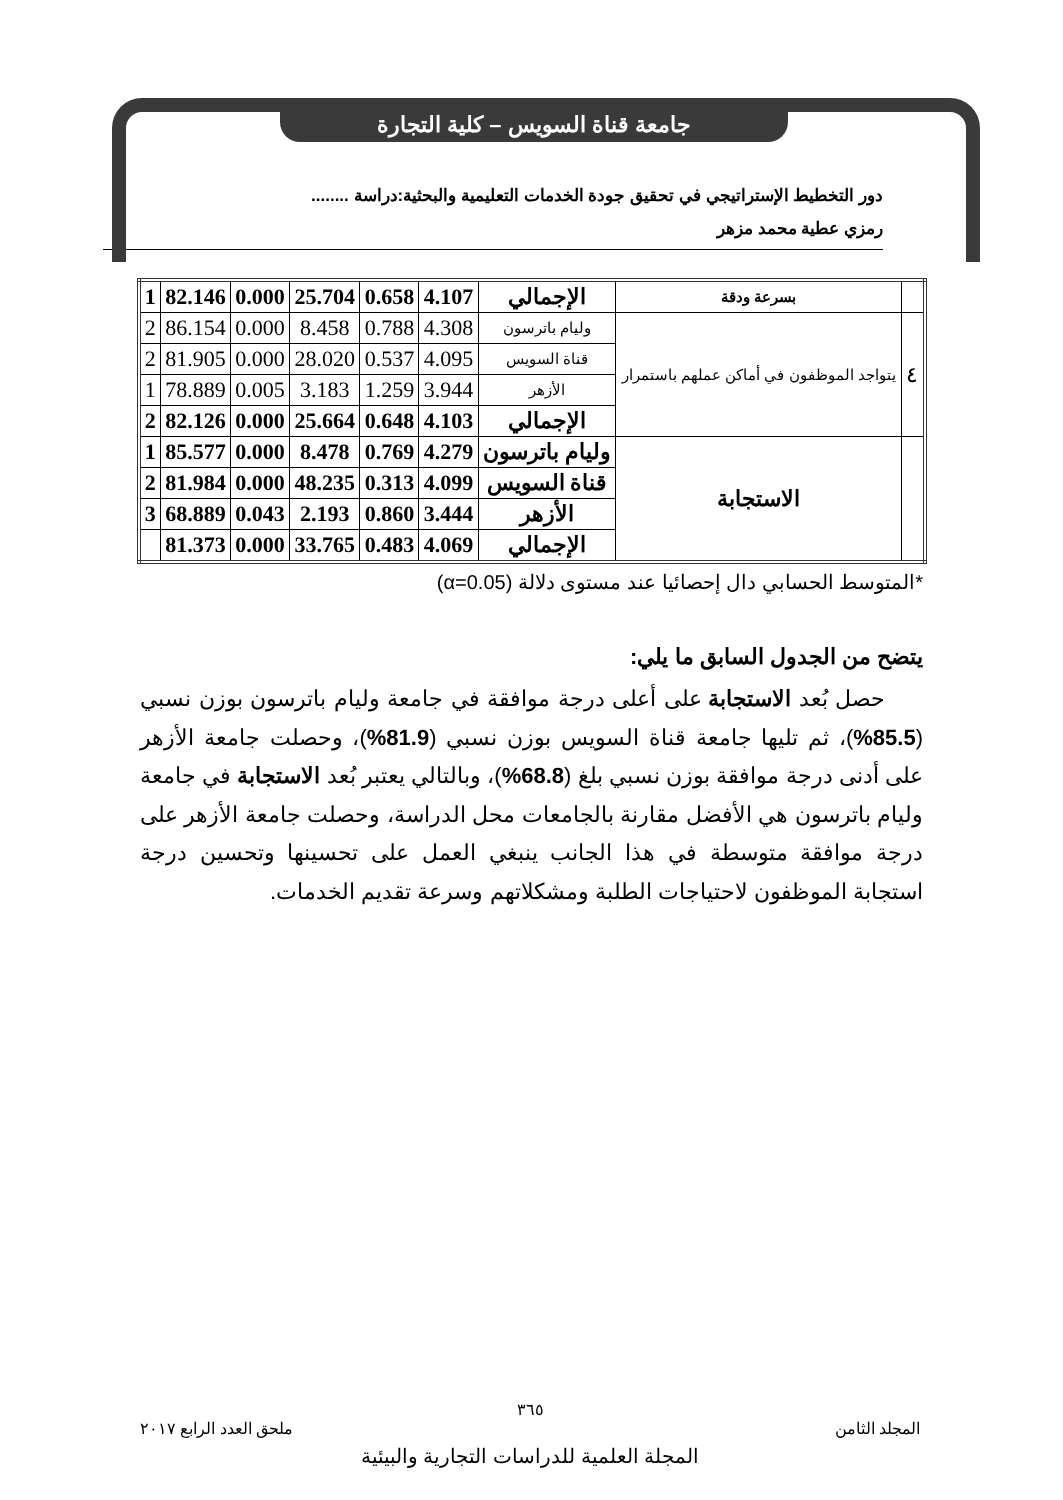جامعة قناة السويس – كلية التجارة
دور التخطيط الإستراتيجي في تحقيق جودة الخدمات التعليمية والبحثية:دراسة ........
رمزي عطية محمد مزهر
| | بسرعة ودقة | الإجمالي | 4.107 | 0.658 | 25.704 | 0.000 | 82.146 | 1 |
| ٤ | يتواجد الموظفون في أماكن عملهم باستمرار | وليام باترسون | 4.308 | 0.788 | 8.458 | 0.000 | 86.154 | 2 |
| | | قناة السويس | 4.095 | 0.537 | 28.020 | 0.000 | 81.905 | 2 |
| | | الأزهر | 3.944 | 1.259 | 3.183 | 0.005 | 78.889 | 1 |
| | | الإجمالي | 4.103 | 0.648 | 25.664 | 0.000 | 82.126 | 2 |
| | الاستجابة | وليام باترسون | 4.279 | 0.769 | 8.478 | 0.000 | 85.577 | 1 |
| | | قناة السويس | 4.099 | 0.313 | 48.235 | 0.000 | 81.984 | 2 |
| | | الأزهر | 3.444 | 0.860 | 2.193 | 0.043 | 68.889 | 3 |
| | | الإجمالي | 4.069 | 0.483 | 33.765 | 0.000 | 81.373 | |
*المتوسط الحسابي دال إحصائيا عند مستوى دلالة (α=0.05)
يتضح من الجدول السابق ما يلي:
حصل بُعد الاستجابة على أعلى درجة موافقة في جامعة وليام باترسون بوزن نسبي (85.5%)، ثم تليها جامعة قناة السويس بوزن نسبي (81.9%)، وحصلت جامعة الأزهر على أدنى درجة موافقة بوزن نسبي بلغ (68.8%)، وبالتالي يعتبر بُعد الاستجابة في جامعة وليام باترسون هي الأفضل مقارنة بالجامعات محل الدراسة، وحصلت جامعة الأزهر على درجة موافقة متوسطة في هذا الجانب ينبغي العمل على تحسينها وتحسين درجة استجابة الموظفون لاحتياجات الطلبة ومشكلاتهم وسرعة تقديم الخدمات.
٣٦٥
المجلد الثامن ملحق العدد الرابع ٢٠١٧
المجلة العلمية للدراسات التجارية والبيئية